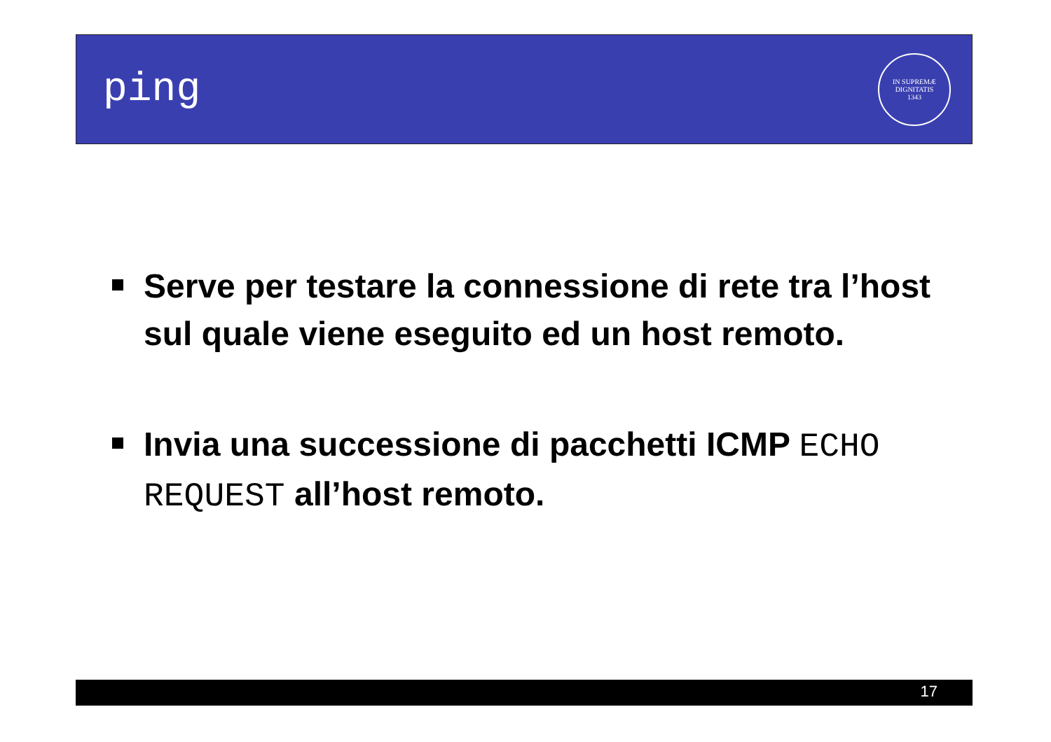ping
IN SUPREMÆ DIGNITATIS
1343
Serve per testare la connessione di rete tra l’host sul quale viene eseguito ed un host remoto.
Invia una successione di pacchetti ICMP ECHO REQUEST all’host remoto.
17